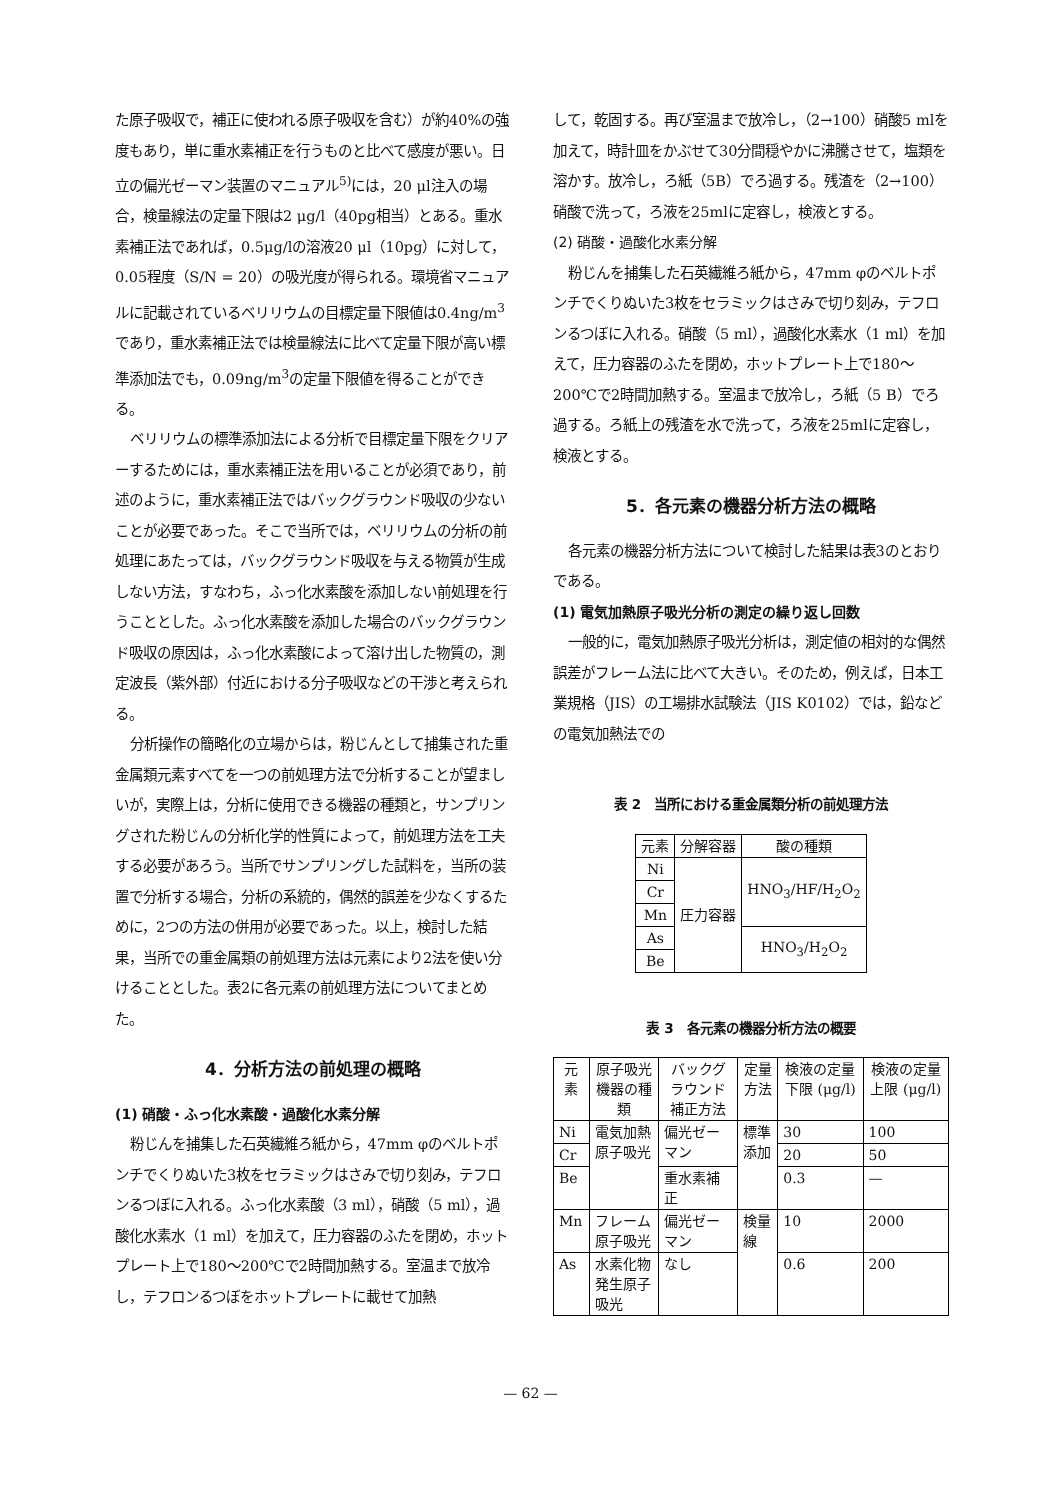た原子吸収で，補正に使われる原子吸収を含む）が約40%の強度もあり，単に重水素補正を行うものと比べて感度が悪い。日立の偏光ゼーマン装置のマニュアル<sup>5)</sup>には，20 μl注入の場合，検量線法の定量下限は2 μg/l（40pg相当）とある。重水素補正法であれば，0.5μg/lの溶液20 μl（10pg）に対して，0.05程度（S/N = 20）の吸光度が得られる。環境省マニュアルに記載されているベリリウムの目標定量下限値は0.4ng/m<sup>3</sup>であり，重水素補正法では検量線法に比べて定量下限が高い標準添加法でも，0.09ng/m<sup>3</sup>の定量下限値を得ることができる。
ベリリウムの標準添加法による分析で目標定量下限をクリアーするためには，重水素補正法を用いることが必須であり，前述のように，重水素補正法ではバックグラウンド吸収の少ないことが必要であった。そこで当所では，ベリリウムの分析の前処理にあたっては，バックグラウンド吸収を与える物質が生成しない方法，すなわち，ふっ化水素酸を添加しない前処理を行うこととした。ふっ化水素酸を添加した場合のバックグラウンド吸収の原因は，ふっ化水素酸によって溶け出した物質の，測定波長（紫外部）付近における分子吸収などの干渉と考えられる。
分析操作の簡略化の立場からは，粉じんとして捕集された重金属類元素すべてを一つの前処理方法で分析することが望ましいが，実際上は，分析に使用できる機器の種類と，サンプリングされた粉じんの分析化学的性質によって，前処理方法を工夫する必要があろう。当所でサンプリングした試料を，当所の装置で分析する場合，分析の系統的，偶然的誤差を少なくするために，2つの方法の併用が必要であった。以上，検討した結果，当所での重金属類の前処理方法は元素により2法を使い分けることとした。表2に各元素の前処理方法についてまとめた。
4．分析方法の前処理の概略
(1) 硝酸・ふっ化水素酸・過酸化水素分解
粉じんを捕集した石英繊維ろ紙から，47mm φのベルトポンチでくりぬいた3枚をセラミックはさみで切り刻み，テフロンるつぼに入れる。ふっ化水素酸（3 ml），硝酸（5 ml），過酸化水素水（1 ml）を加えて，圧力容器のふたを閉め，ホットプレート上で180～200℃で2時間加熱する。室温まで放冷し，テフロンるつぼをホットプレートに載せて加熱
して，乾固する。再び室温まで放冷し，（2→100）硝酸5 mlを加えて，時計皿をかぶせて30分間穏やかに沸騰させて，塩類を溶かす。放冷し，ろ紙（5B）でろ過する。残渣を（2→100）硝酸で洗って，ろ液を25mlに定容し，検液とする。
(2) 硝酸・過酸化水素分解
粉じんを捕集した石英繊維ろ紙から，47mm φのベルトポンチでくりぬいた3枚をセラミックはさみで切り刻み，テフロンるつぼに入れる。硝酸（5 ml），過酸化水素水（1 ml）を加えて，圧力容器のふたを閉め，ホットプレート上で180～200℃で2時間加熱する。室温まで放冷し，ろ紙（5 B）でろ過する。ろ紙上の残渣を水で洗って，ろ液を25mlに定容し，検液とする。
5．各元素の機器分析方法の概略
各元素の機器分析方法について検討した結果は表3のとおりである。
(1) 電気加熱原子吸光分析の測定の繰り返し回数
一般的に，電気加熱原子吸光分析は，測定値の相対的な偶然誤差がフレーム法に比べて大きい。そのため，例えば，日本工業規格（JIS）の工場排水試験法（JIS K0102）では，鉛などの電気加熱法での
表 2　当所における重金属類分析の前処理方法
| 元素 | 分解容器 | 酸の種類 |
| --- | --- | --- |
| Ni | 圧力容器 | HNO<sub>3</sub>/HF/H<sub>2</sub>O<sub>2</sub> |
| Cr | | |
| Mn | | |
| As | | HNO<sub>3</sub>/H<sub>2</sub>O<sub>2</sub> |
| Be | | |
表 3　各元素の機器分析方法の概要
| 元素 | 原子吸光機器の種類 | バックグラウンド補正方法 | 定量方法 | 検液の定量下限 (μg/l) | 検液の定量上限 (μg/l) |
| --- | --- | --- | --- | --- | --- |
| Ni | 電気加熱原子吸光 | 偏光ゼーマン | 標準添加 | 30 | 100 |
| Cr | | | | 20 | 50 |
| Be | | 重水素補正 | | 0.3 | — |
| Mn | フレーム原子吸光 | 偏光ゼーマン | 検量線 | 10 | 2000 |
| As | 水素化物発生原子吸光 | なし | | 0.6 | 200 |
— 62 —